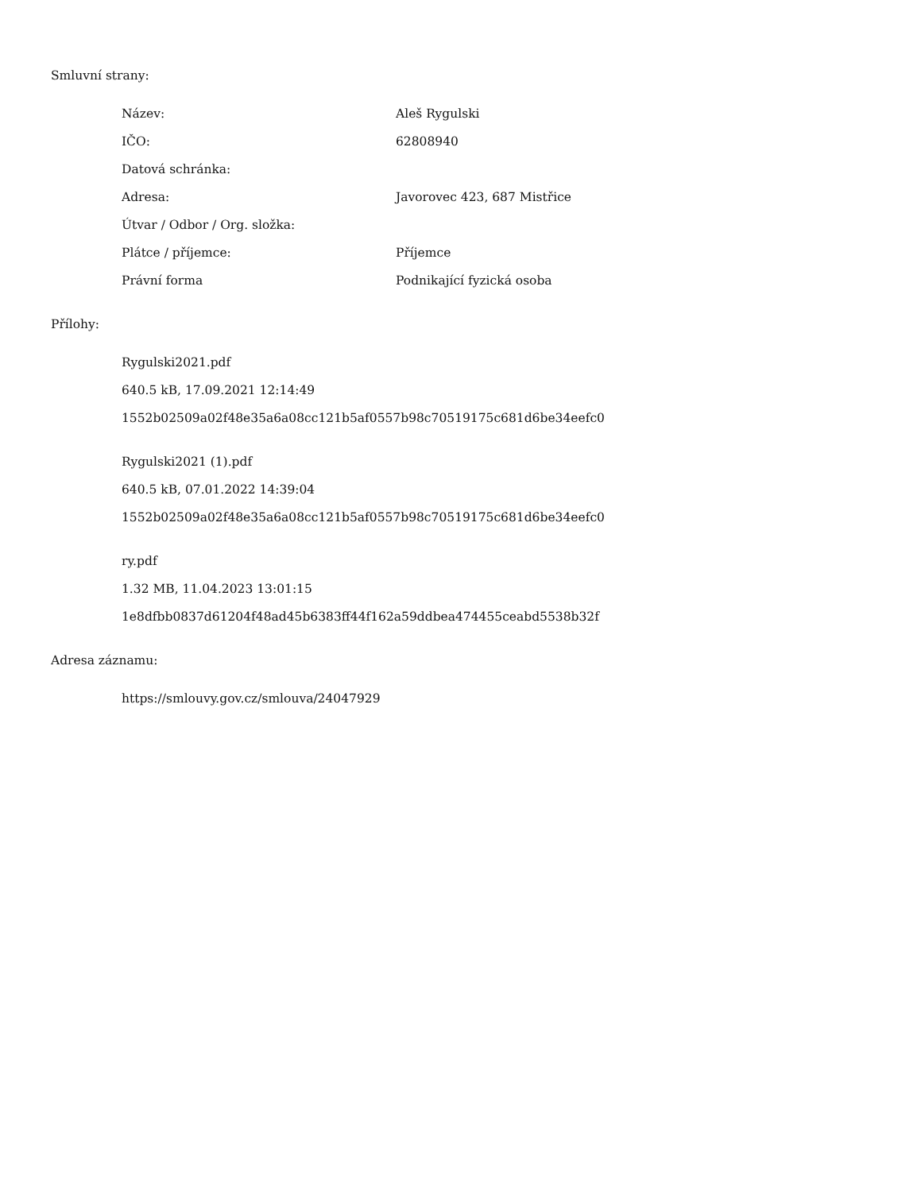Smluvní strany:
| Název: | Aleš Rygulski |
| IČO: | 62808940 |
| Datová schránka: | |
| Adresa: | Javorovec 423, 687 Mistřice |
| Útvar / Odbor / Org. složka: | |
| Plátce / příjemce: | Příjemce |
| Právní forma | Podnikající fyzická osoba |
Přílohy:
Rygulski2021.pdf
640.5 kB, 17.09.2021 12:14:49
1552b02509a02f48e35a6a08cc121b5af0557b98c70519175c681d6be34eefc0
Rygulski2021 (1).pdf
640.5 kB, 07.01.2022 14:39:04
1552b02509a02f48e35a6a08cc121b5af0557b98c70519175c681d6be34eefc0
ry.pdf
1.32 MB, 11.04.2023 13:01:15
1e8dfbb0837d61204f48ad45b6383ff44f162a59ddbea474455ceabd5538b32f
Adresa záznamu:
https://smlouvy.gov.cz/smlouva/24047929